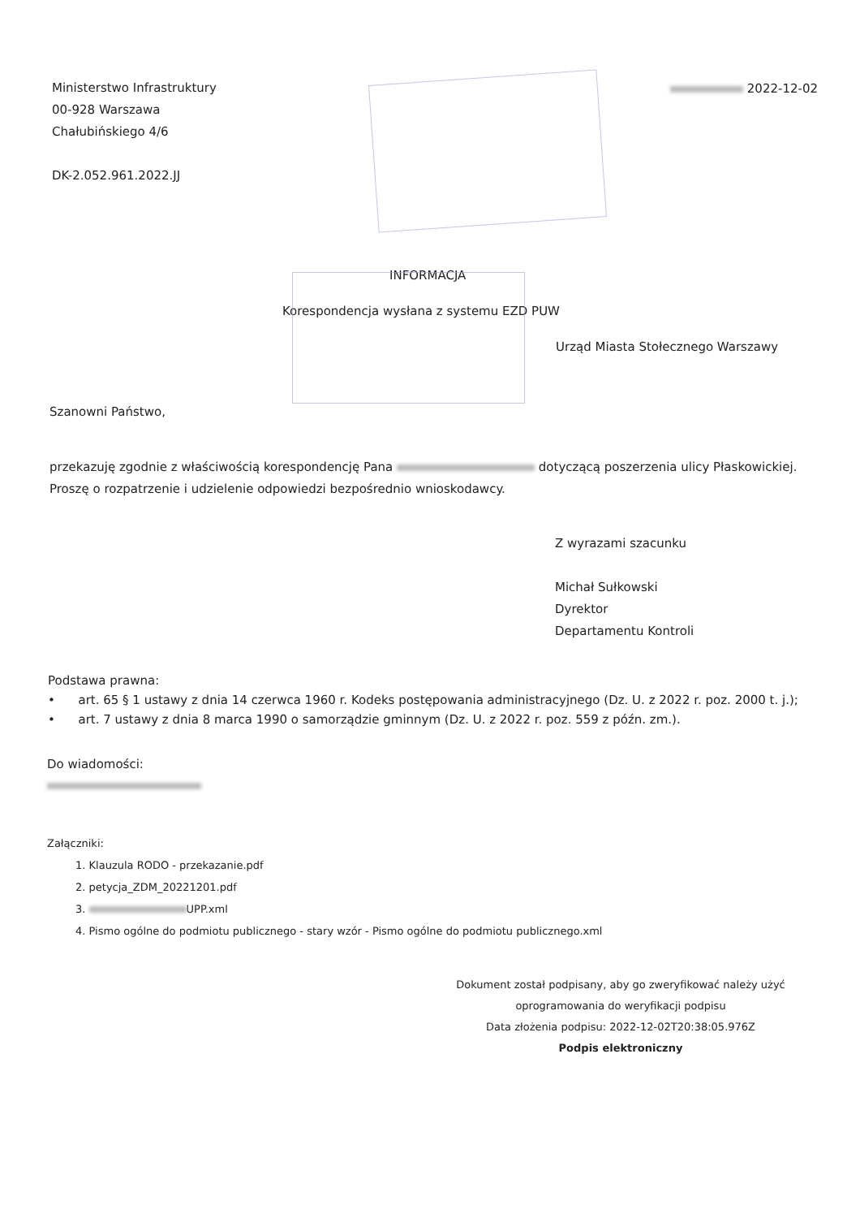Ministerstwo Infrastruktury
00-928 Warszawa
Chałubińskiego 4/6
DK-2.052.961.2022.JJ
2022-12-02
INFORMACJA
Korespondencja wysłana z systemu EZD PUW
Urząd Miasta Stołecznego Warszawy
Szanowni Państwo,
przekazuję zgodnie z właściwością korespondencję Pana dotyczącą poszerzenia ulicy Płaskowickiej.
Proszę o rozpatrzenie i udzielenie odpowiedzi bezpośrednio wnioskodawcy.
Z wyrazami szacunku
Michał Sułkowski
Dyrektor
Departamentu Kontroli
Podstawa prawna:
• art. 65 § 1 ustawy z dnia 14 czerwca 1960 r. Kodeks postępowania administracyjnego (Dz. U. z 2022 r. poz. 2000 t. j.);
• art. 7 ustawy z dnia 8 marca 1990 o samorządzie gminnym (Dz. U. z 2022 r. poz. 559 z późn. zm.).
Do wiadomości:
Załączniki:
1. Klauzula RODO - przekazanie.pdf
2. petycja_ZDM_20221201.pdf
3. UPP.xml
4. Pismo ogólne do podmiotu publicznego - stary wzór - Pismo ogólne do podmiotu publicznego.xml
Dokument został podpisany, aby go zweryfikować należy użyć oprogramowania do weryfikacji podpisu
Data złożenia podpisu: 2022-12-02T20:38:05.976Z
Podpis elektroniczny